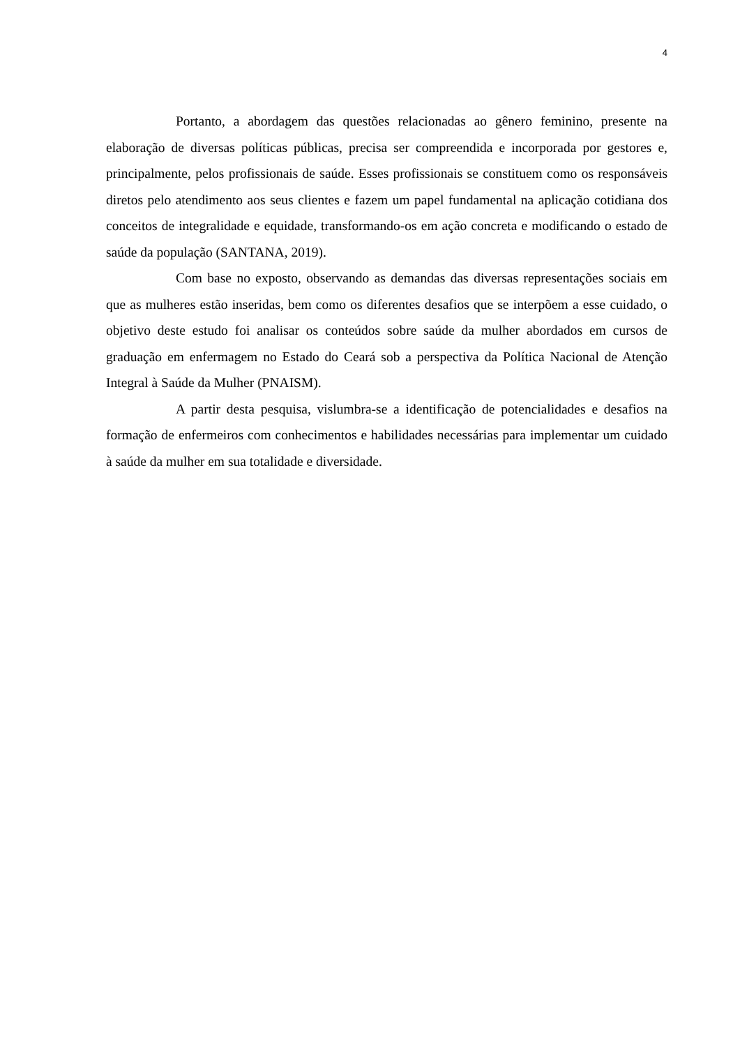4
Portanto, a abordagem das questões relacionadas ao gênero feminino, presente na elaboração de diversas políticas públicas, precisa ser compreendida e incorporada por gestores e, principalmente, pelos profissionais de saúde. Esses profissionais se constituem como os responsáveis diretos pelo atendimento aos seus clientes e fazem um papel fundamental na aplicação cotidiana dos conceitos de integralidade e equidade, transformando-os em ação concreta e modificando o estado de saúde da população (SANTANA, 2019).
Com base no exposto, observando as demandas das diversas representações sociais em que as mulheres estão inseridas, bem como os diferentes desafios que se interpõem a esse cuidado, o objetivo deste estudo foi analisar os conteúdos sobre saúde da mulher abordados em cursos de graduação em enfermagem no Estado do Ceará sob a perspectiva da Política Nacional de Atenção Integral à Saúde da Mulher (PNAISM).
A partir desta pesquisa, vislumbra-se a identificação de potencialidades e desafios na formação de enfermeiros com conhecimentos e habilidades necessárias para implementar um cuidado à saúde da mulher em sua totalidade e diversidade.